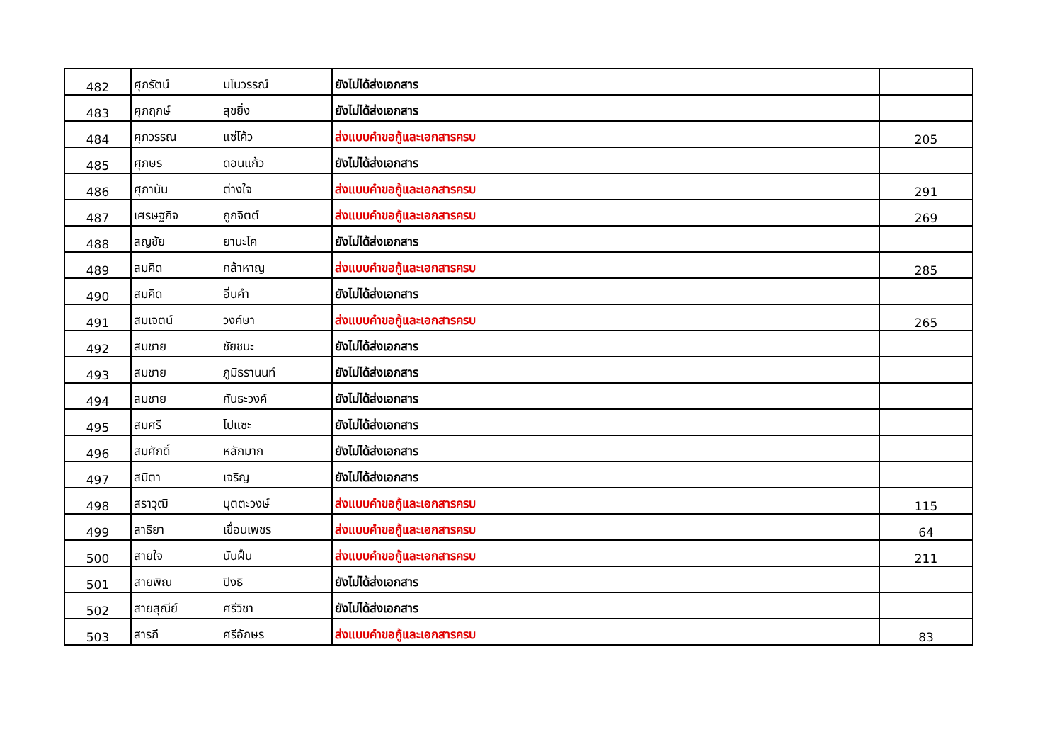| 482 | ศุภรัตน์ | มโนวรรณ์ | ยังไม่ได้ส่งเอกสาร | |
| 483 | ศุภฤกษ์ | สุขยิ่ง | ยังไม่ได้ส่งเอกสาร | |
| 484 | ศุภวรรณ | แซ่โค้ว | ส่งแบบคำขอกู้และเอกสารครบ | 205 |
| 485 | ศุภษร | ดอนแก้ว | ยังไม่ได้ส่งเอกสาร | |
| 486 | ศุภานัน | ต่างใจ | ส่งแบบคำขอกู้และเอกสารครบ | 291 |
| 487 | เศรษฐกิจ | ถูกจิตต์ | ส่งแบบคำขอกู้และเอกสารครบ | 269 |
| 488 | สญชัย | ยานะโค | ยังไม่ได้ส่งเอกสาร | |
| 489 | สมคิด | กล้าหาญ | ส่งแบบคำขอกู้และเอกสารครบ | 285 |
| 490 | สมคิด | อิ่นคำ | ยังไม่ได้ส่งเอกสาร | |
| 491 | สมเจตน์ | วงค์ษา | ส่งแบบคำขอกู้และเอกสารครบ | 265 |
| 492 | สมชาย | ชัยชนะ | ยังไม่ได้ส่งเอกสาร | |
| 493 | สมชาย | ภูมิธรานนท์ | ยังไม่ได้ส่งเอกสาร | |
| 494 | สมชาย | กันธะวงค์ | ยังไม่ได้ส่งเอกสาร | |
| 495 | สมศรี | โปแซะ | ยังไม่ได้ส่งเอกสาร | |
| 496 | สมศักดิ์ | หลักมาก | ยังไม่ได้ส่งเอกสาร | |
| 497 | สมิตา | เจริญ | ยังไม่ได้ส่งเอกสาร | |
| 498 | สราวุฒิ | บุตตะวงษ์ | ส่งแบบคำขอกู้และเอกสารครบ | 115 |
| 499 | สาธิยา | เขื่อนเพชร | ส่งแบบคำขอกู้และเอกสารครบ | 64 |
| 500 | สายใจ | นันฝั้น | ส่งแบบคำขอกู้และเอกสารครบ | 211 |
| 501 | สายพิณ | ปิงธิ | ยังไม่ได้ส่งเอกสาร | |
| 502 | สายสุณีย์ | ศรีวิชา | ยังไม่ได้ส่งเอกสาร | |
| 503 | สารภี | ศรีอักษร | ส่งแบบคำขอกู้และเอกสารครบ | 83 |